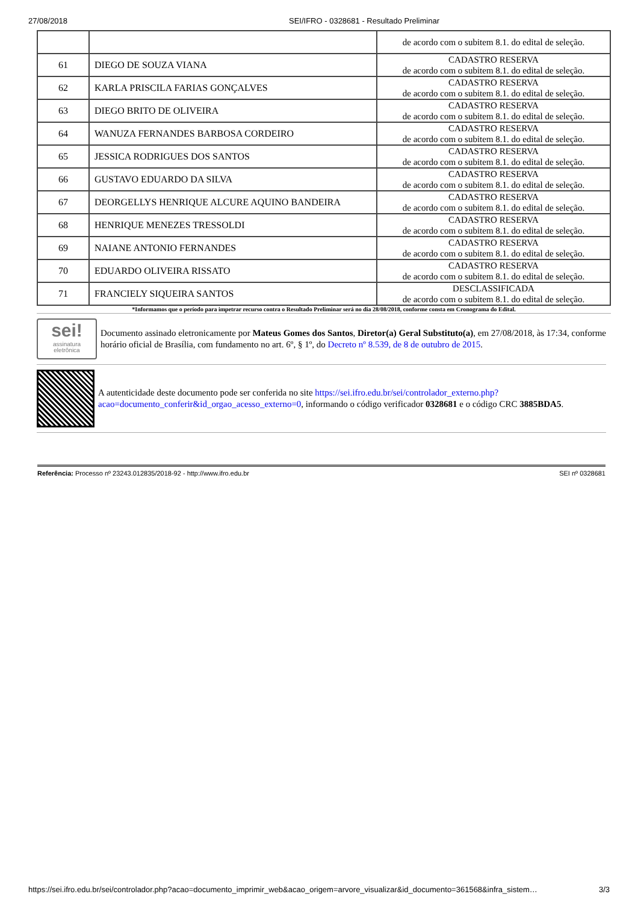27/08/2018 SEI/IFRO - 0328681 - Resultado Preliminar
| | | de acordo com o subitem 8.1. do edital de seleção. |
| 61 | DIEGO DE SOUZA VIANA | CADASTRO RESERVA de acordo com o subitem 8.1. do edital de seleção. |
| 62 | KARLA PRISCILA FARIAS GONÇALVES | CADASTRO RESERVA de acordo com o subitem 8.1. do edital de seleção. |
| 63 | DIEGO BRITO DE OLIVEIRA | CADASTRO RESERVA de acordo com o subitem 8.1. do edital de seleção. |
| 64 | WANUZA FERNANDES BARBOSA CORDEIRO | CADASTRO RESERVA de acordo com o subitem 8.1. do edital de seleção. |
| 65 | JESSICA RODRIGUES DOS SANTOS | CADASTRO RESERVA de acordo com o subitem 8.1. do edital de seleção. |
| 66 | GUSTAVO EDUARDO DA SILVA | CADASTRO RESERVA de acordo com o subitem 8.1. do edital de seleção. |
| 67 | DEORGELLYS HENRIQUE ALCURE AQUINO BANDEIRA | CADASTRO RESERVA de acordo com o subitem 8.1. do edital de seleção. |
| 68 | HENRIQUE MENEZES TRESSOLDI | CADASTRO RESERVA de acordo com o subitem 8.1. do edital de seleção. |
| 69 | NAIANE ANTONIO FERNANDES | CADASTRO RESERVA de acordo com o subitem 8.1. do edital de seleção. |
| 70 | EDUARDO OLIVEIRA RISSATO | CADASTRO RESERVA de acordo com o subitem 8.1. do edital de seleção. |
| 71 | FRANCIELY SIQUEIRA SANTOS | DESCLASSIFICADA de acordo com o subitem 8.1. do edital de seleção. |
*Informamos que o período para impetrar recurso contra o Resultado Preliminar será no dia 28/08/2018, conforme consta em Cronograma do Edital.
sei!
assinatura
eletrônica
Documento assinado eletronicamente por Mateus Gomes dos Santos, Diretor(a) Geral Substituto(a), em 27/08/2018, às 17:34, conforme horário oficial de Brasília, com fundamento no art. 6º, § 1º, do Decreto nº 8.539, de 8 de outubro de 2015.
A autenticidade deste documento pode ser conferida no site https://sei.ifro.edu.br/sei/controlador_externo.php?acao=documento_conferir&id_orgao_acesso_externo=0, informando o código verificador 0328681 e o código CRC 3885BDA5.
Referência: Processo nº 23243.012835/2018-92 - http://www.ifro.edu.br SEI nº 0328681
https://sei.ifro.edu.br/sei/controlador.php?acao=documento_imprimir_web&acao_origem=arvore_visualizar&id_documento=361568&infra_sistem… 3/3